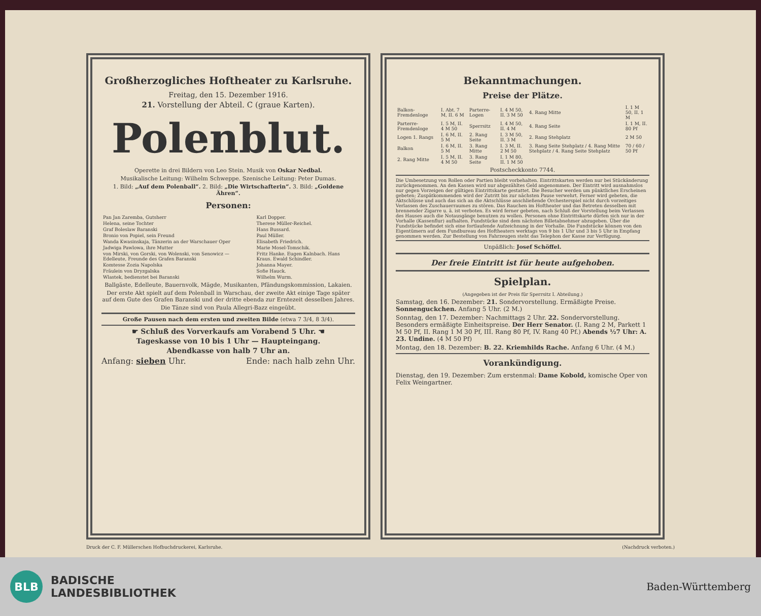Großherzogliches Hoftheater zu Karlsruhe.
Freitag, den 15. Dezember 1916.
21. Vorstellung der Abteil. C (graue Karten).
Polenblut.
Operette in drei Bildern von Leo Stein. Musik von Oskar Nedbal.
Musikalische Leitung: Wilhelm Schweppe. Szenische Leitung: Peter Dumas.
1. Bild: „Auf dem Polenball“. 2. Bild: „Die Wirtschafterin“. 3. Bild: „Goldene Ähren“.
Personen:
| Pan Jan Zaremba, Gutsherr | Karl Dopper. |
| Helena, seine Tochter | Therese Müller-Reichel. |
| Graf Boleslaw Baranski | Hans Bussard. |
| Bronio von Popiel, sein Freund | Paul Müller. |
| Wanda Kwasinskaja, Tänzerin an der Warschauer Oper | Elisabeth Friedrich. |
| Jadwiga Pawlowa, ihre Mutter | Marie Mosel-Tomschik. |
| von Mirski, von Gorski, von Wolenski, von Senowicz — Edelleute, Freunde des Grafen Baranski | Fritz Hanke. Eugen Kalnbach. Hans Kraus. Ewald Schindler. |
| Komtesse Zozia Napolska | Johanna Mayer. |
| Fräulein von Dryzgalska | Sofie Hauck. |
| Wlastek, bedienstet bei Baranski | Wilhelm Wurm. |
Ballgäste, Edelleute, Bauernvolk, Mägde, Musikanten, Pfändungskommission, Lakaien.
Der erste Akt spielt auf dem Polenball in Warschau, der zweite Akt einige Tage später auf dem Gute des Grafen Baranski und der dritte ebenda zur Erntezeit desselben Jahres.
Die Tänze sind von Paula Allegri-Bazz eingeübt.
Große Pausen nach dem ersten und zweiten Bilde (etwa 7 3/4, 8 3/4).
☛ Schluß des Vorverkaufs am Vorabend 5 Uhr. ☚
Tageskasse von 10 bis 1 Uhr — Haupteingang.
Abendkasse von halb 7 Uhr an.
Anfang: sieben Uhr. Ende: nach halb zehn Uhr.
Bekanntmachungen.
Preise der Plätze.
| Balkon-Fremdenloge | I. Abt. 7 M, II. 6 M | Parterre-Logen | I. 4 M 50, II. 3 M 50 | 4. Rang Mitte | I. 1 M 50, II. 1 M |
| Parterre-Fremdenloge | I. 5 M, II. 4 M 50 | Sperrsitz | I. 4 M 50, II. 4 M | 4. Rang Seite | I. 1 M, II. 80 Pf |
| Logen 1. Rangs | I. 6 M, II. 5 M | 2. Rang Seite | I. 3 M 50, II. 3 M | 2. Rang Stehplatz | 2 M 50 |
| Balkon | I. 6 M, II. 5 M | 3. Rang Mitte | I. 3 M, II. 2 M 50 | 3. Rang Seite Stehplatz / 4. Rang Mitte Stehplatz / 4. Rang Seite Stehplatz | 70 / 60 / 50 Pf |
| 2. Rang Mitte | I. 5 M, II. 4 M 50 | 3. Rang Seite | I. 1 M 80, II. 1 M 50 | | |
Postscheckkonto 7744.
Die Umbesetzung von Rollen oder Partien bleibt vorbehalten. Eintrittskarten werden nur bei Stückänderung zurückgenommen. An den Kassen wird nur abgezähltes Geld angenommen. Der Eintritt wird ausnahmslos nur gegen Vorzeigen der gültigen Eintrittskarte gestattet. Die Besucher werden um pünktliches Erscheinen gebeten; Zuspätkommenden wird der Zutritt bis zur nächsten Pause verwehrt. Ferner wird gebeten, die Aktschlüsse und auch das sich an die Aktschlüsse anschließende Orchesterspiel nicht durch vorzeitiges Verlassen des Zuschauerraumes zu stören. Das Rauchen im Hoftheater und das Betreten desselben mit brennender Zigarre u. ä. ist verboten. Es wird ferner gebeten, nach Schluß der Vorstellung beim Verlassen des Hauses auch die Notausgänge benutzen zu wollen. Personen ohne Eintrittskarte dürfen sich nur in der Vorhalle (Kassenflur) aufhalten. Fundstücke sind dem nächsten Billetabnehmer abzugeben. Über die Fundstücke befindet sich eine fortlaufende Aufzeichnung in der Vorhalle. Die Fundstücke können von den Eigentümern auf dem Fundbureau des Hoftheaters werktags von 9 bis 1 Uhr und 3 bis 5 Uhr in Empfang genommen werden. Zur Bestellung von Fahrzeugen steht das Telephon der Kasse zur Verfügung.
Unpäßlich: Josef Schöffel.
Der freie Eintritt ist für heute aufgehoben.
Spielplan.
(Angegeben ist der Preis für Sperrsitz I. Abteilung.)
Samstag, den 16. Dezember: 21. Sondervorstellung. Ermäßigte Preise. Sonnenguckchen. Anfang 5 Uhr. (2 M.)
Sonntag, den 17. Dezember: Nachmittags 2 Uhr. 22. Sondervorstellung. Besonders ermäßigte Einheitspreise. Der Herr Senator. (I. Rang 2 M, Parkett 1 M 50 Pf, II. Rang 1 M 30 Pf, III. Rang 80 Pf, IV. Rang 40 Pf.) Abends ½7 Uhr: A. 23. Undine. (4 M 50 Pf)
Montag, den 18. Dezember: B. 22. Kriemhilds Rache. Anfang 6 Uhr. (4 M.)
Vorankündigung.
Dienstag, den 19. Dezember: Zum erstenmal: Dame Kobold, komische Oper von Felix Weingartner.
Druck der C. F. Müllerschen Hofbuchdruckerei, Karlsruhe. (Nachdruck verboten.)
BLB
BADISCHE
LANDESBIBLIOTHEK
Baden-Württemberg